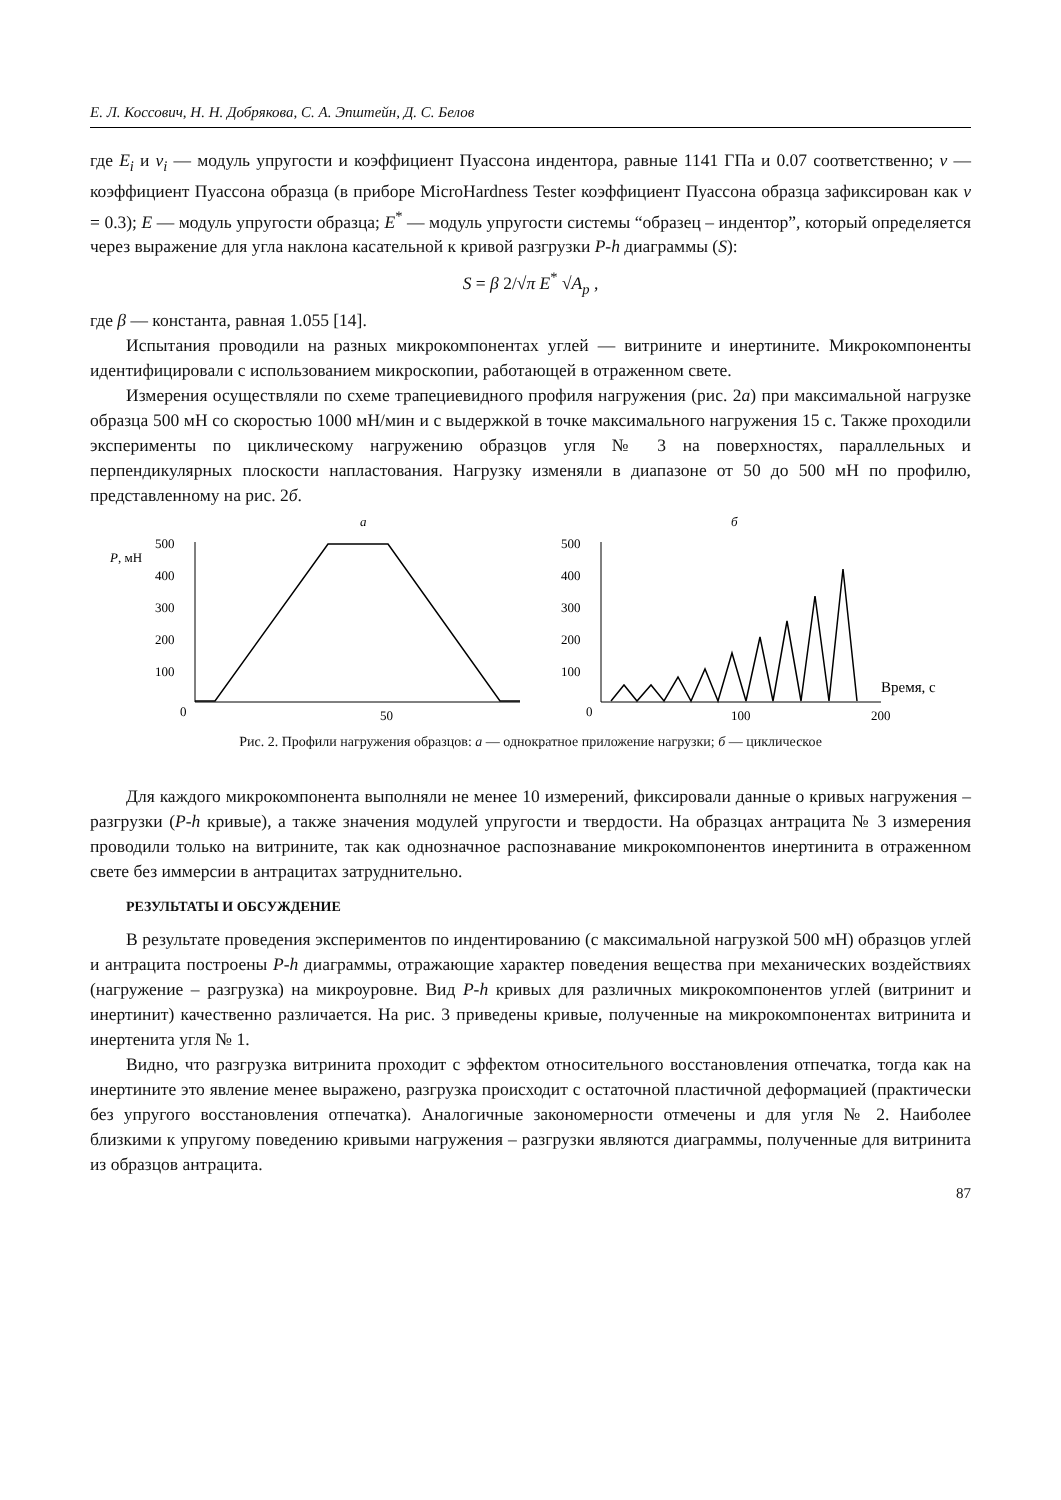Е. Л. Коссович, Н. Н. Добрякова, С. А. Эпштейн, Д. С. Белов
где E<sub>i</sub> и ν<sub>i</sub> — модуль упругости и коэффициент Пуассона индентора, равные 1141 ГПа и 0.07 соответственно; ν — коэффициент Пуассона образца (в приборе MicroHardness Tester коэффициент Пуассона образца зафиксирован как ν = 0.3); E — модуль упругости образца; E<sup>*</sup> — модуль упругости системы “образец – индентор”, который определяется через выражение для угла наклона касательной к кривой разгрузки P-h диаграммы (S):
S = β 2/√π E<sup>*</sup> √A<sub>p</sub> ,
где β — константа, равная 1.055 [14].
Испытания проводили на разных микрокомпонентах углей — витрините и инертините. Микрокомпоненты идентифицировали с использованием микроскопии, работающей в отраженном свете.
Измерения осуществляли по схеме трапециевидного профиля нагружения (рис. 2а) при максимальной нагрузке образца 500 мН со скоростью 1000 мН/мин и с выдержкой в точке максимального нагружения 15 с. Также проходили эксперименты по циклическому нагружению образцов угля № 3 на поверхностях, параллельных и перпендикулярных плоскости напластования. Нагрузку изменяли в диапазоне от 50 до 500 мН по профилю, представленному на рис. 2б.
а
P, мН
500
400
300
200
100
0
50
б
500
400
300
200
100
0
100
200
Время, с
Рис. 2. Профили нагружения образцов: а — однократное приложение нагрузки; б — циклическое
Для каждого микрокомпонента выполняли не менее 10 измерений, фиксировали данные о кривых нагружения – разгрузки (P-h кривые), а также значения модулей упругости и твердости. На образцах антрацита № 3 измерения проводили только на витрините, так как однозначное распознавание микрокомпонентов инертинита в отраженном свете без иммерсии в антрацитах затруднительно.
РЕЗУЛЬТАТЫ И ОБСУЖДЕНИЕ
В результате проведения экспериментов по индентированию (с максимальной нагрузкой 500 мН) образцов углей и антрацита построены P-h диаграммы, отражающие характер поведения вещества при механических воздействиях (нагружение – разгрузка) на микроуровне. Вид P-h кривых для различных микрокомпонентов углей (витринит и инертинит) качественно различается. На рис. 3 приведены кривые, полученные на микрокомпонентах витринита и инертенита угля № 1.
Видно, что разгрузка витринита проходит с эффектом относительного восстановления отпечатка, тогда как на инертините это явление менее выражено, разгрузка происходит с остаточной пластичной деформацией (практически без упругого восстановления отпечатка). Аналогичные закономерности отмечены и для угля № 2. Наиболее близкими к упругому поведению кривыми нагружения – разгрузки являются диаграммы, полученные для витринита из образцов антрацита.
87